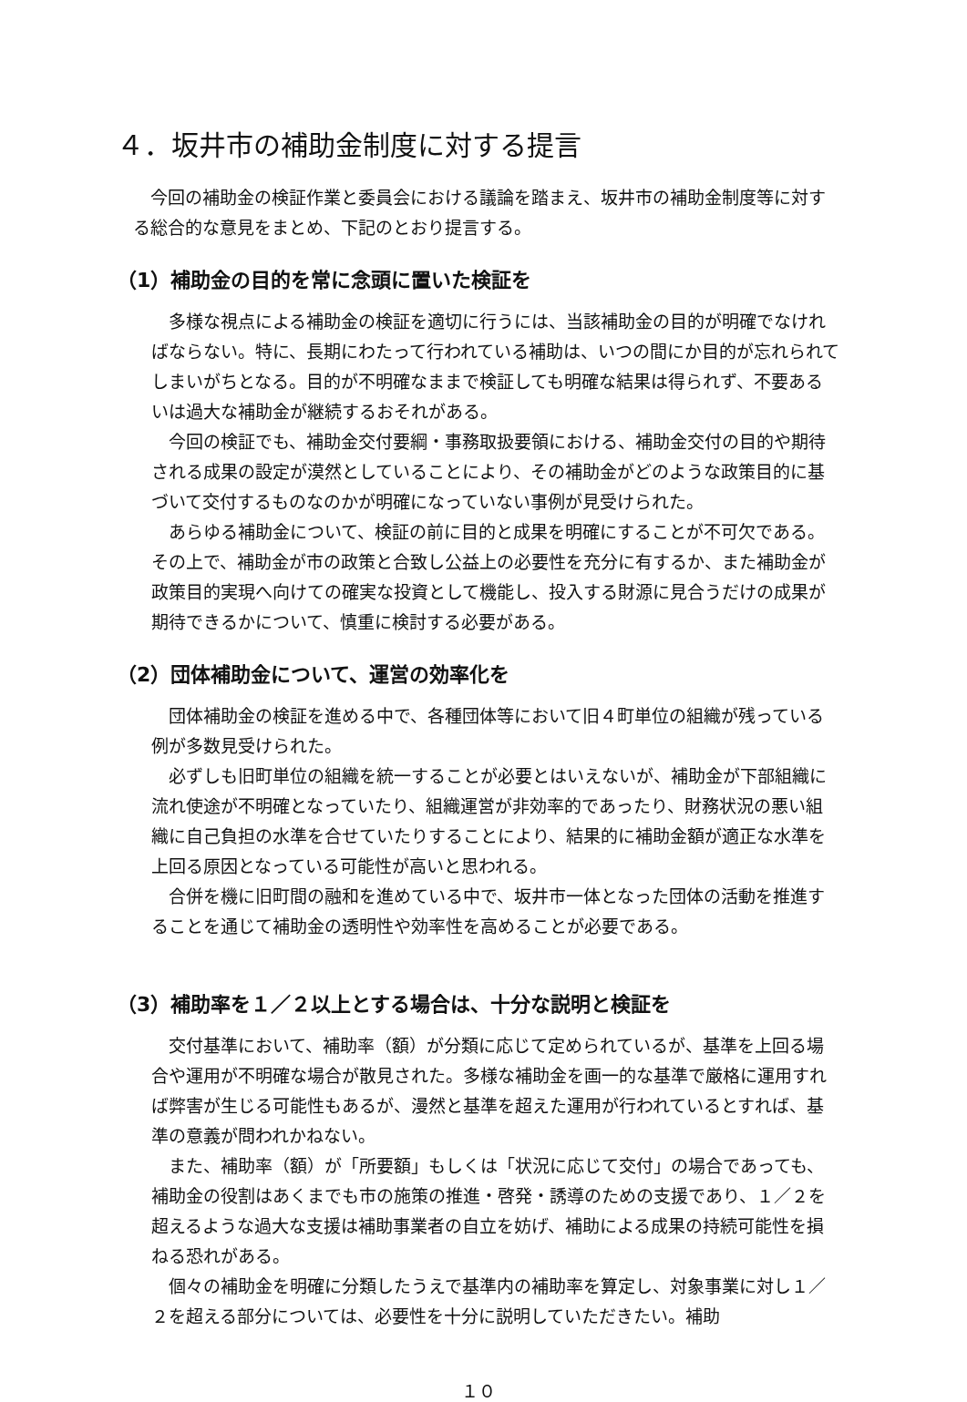４．坂井市の補助金制度に対する提言
今回の補助金の検証作業と委員会における議論を踏まえ、坂井市の補助金制度等に対する総合的な意見をまとめ、下記のとおり提言する。
（1）補助金の目的を常に念頭に置いた検証を
多様な視点による補助金の検証を適切に行うには、当該補助金の目的が明確でなければならない。特に、長期にわたって行われている補助は、いつの間にか目的が忘れられてしまいがちとなる。目的が不明確なままで検証しても明確な結果は得られず、不要あるいは過大な補助金が継続するおそれがある。
今回の検証でも、補助金交付要綱・事務取扱要領における、補助金交付の目的や期待される成果の設定が漠然としていることにより、その補助金がどのような政策目的に基づいて交付するものなのかが明確になっていない事例が見受けられた。
あらゆる補助金について、検証の前に目的と成果を明確にすることが不可欠である。その上で、補助金が市の政策と合致し公益上の必要性を充分に有するか、また補助金が政策目的実現へ向けての確実な投資として機能し、投入する財源に見合うだけの成果が期待できるかについて、慎重に検討する必要がある。
（2）団体補助金について、運営の効率化を
団体補助金の検証を進める中で、各種団体等において旧４町単位の組織が残っている例が多数見受けられた。
必ずしも旧町単位の組織を統一することが必要とはいえないが、補助金が下部組織に流れ使途が不明確となっていたり、組織運営が非効率的であったり、財務状況の悪い組織に自己負担の水準を合せていたりすることにより、結果的に補助金額が適正な水準を上回る原因となっている可能性が高いと思われる。
合併を機に旧町間の融和を進めている中で、坂井市一体となった団体の活動を推進することを通じて補助金の透明性や効率性を高めることが必要である。
（3）補助率を１／２以上とする場合は、十分な説明と検証を
交付基準において、補助率（額）が分類に応じて定められているが、基準を上回る場合や運用が不明確な場合が散見された。多様な補助金を画一的な基準で厳格に運用すれば弊害が生じる可能性もあるが、漫然と基準を超えた運用が行われているとすれば、基準の意義が問われかねない。
また、補助率（額）が「所要額」もしくは「状況に応じて交付」の場合であっても、補助金の役割はあくまでも市の施策の推進・啓発・誘導のための支援であり、１／２を超えるような過大な支援は補助事業者の自立を妨げ、補助による成果の持続可能性を損ねる恐れがある。
個々の補助金を明確に分類したうえで基準内の補助率を算定し、対象事業に対し１／２を超える部分については、必要性を十分に説明していただきたい。補助
１０